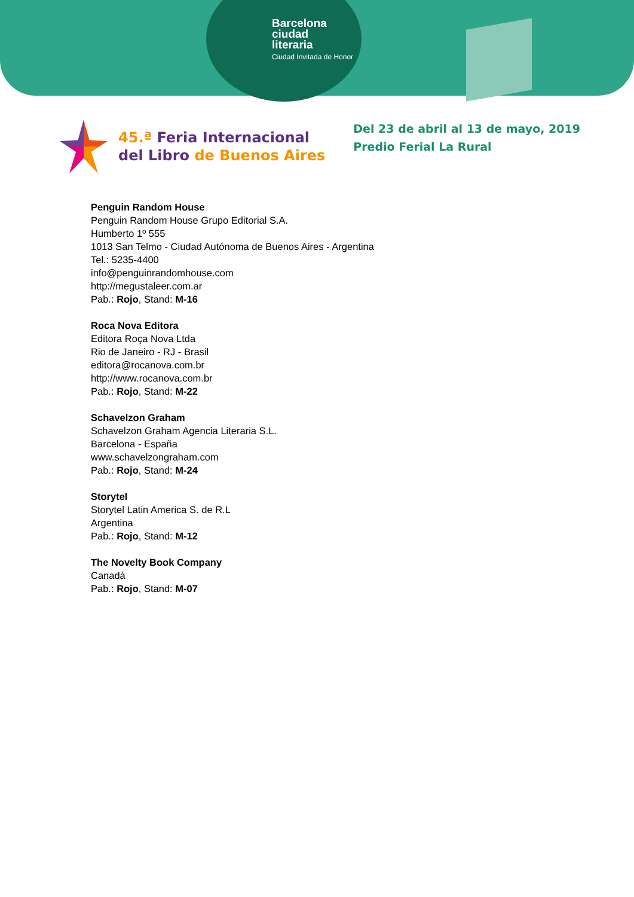Barcelona
ciudad
literaria
Ciudad Invitada de Honor
45.ª Feria Internacional
del Libro de Buenos Aires
Del 23 de abril al 13 de mayo, 2019
Predio Ferial La Rural
Penguin Random House
Penguin Random House Grupo Editorial S.A.
Humberto 1º 555
1013 San Telmo - Ciudad Autónoma de Buenos Aires - Argentina
Tel.: 5235-4400
info@penguinrandomhouse.com
http://megustaleer.com.ar
Pab.: Rojo, Stand: M-16
Roca Nova Editora
Editora Roça Nova Ltda
Rio de Janeiro - RJ - Brasil
editora@rocanova.com.br
http://www.rocanova.com.br
Pab.: Rojo, Stand: M-22
Schavelzon Graham
Schavelzon Graham Agencia Literaria S.L.
Barcelona - España
www.schavelzongraham.com
Pab.: Rojo, Stand: M-24
Storytel
Storytel Latin America S. de R.L
Argentina
Pab.: Rojo, Stand: M-12
The Novelty Book Company
Canadá
Pab.: Rojo, Stand: M-07